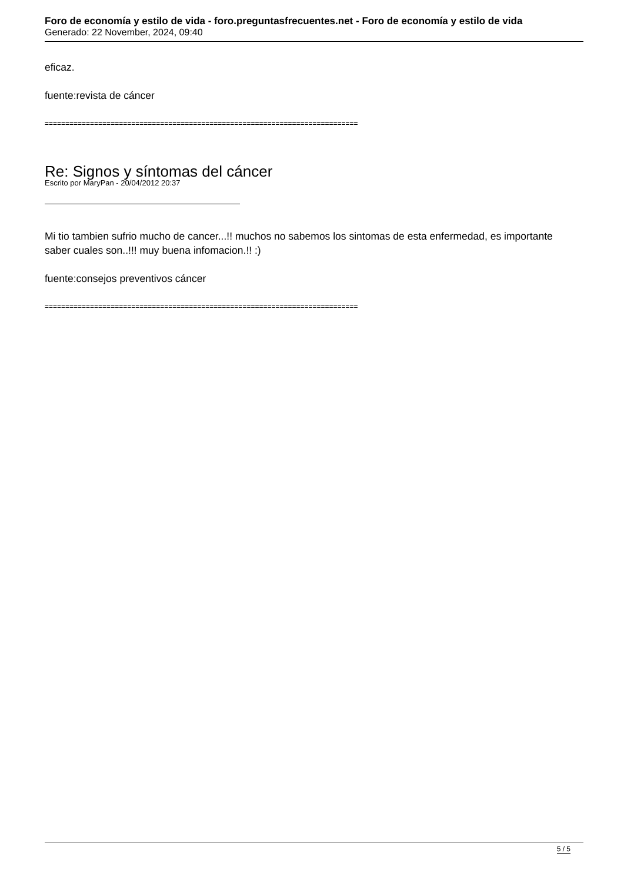Foro de economía y estilo de vida - foro.preguntasfrecuentes.net - Foro de economía y estilo de vida
Generado: 22 November, 2024, 09:40
eficaz.
fuente:revista de cáncer
============================================================================
Re: Signos y síntomas del cáncer
Escrito por MaryPan - 20/04/2012 20:37
Mi tio tambien sufrio mucho de cancer...!! muchos no sabemos los sintomas de esta enfermedad, es importante saber cuales son..!!! muy buena infomacion.!! :)
fuente:consejos preventivos cáncer
============================================================================
5 / 5